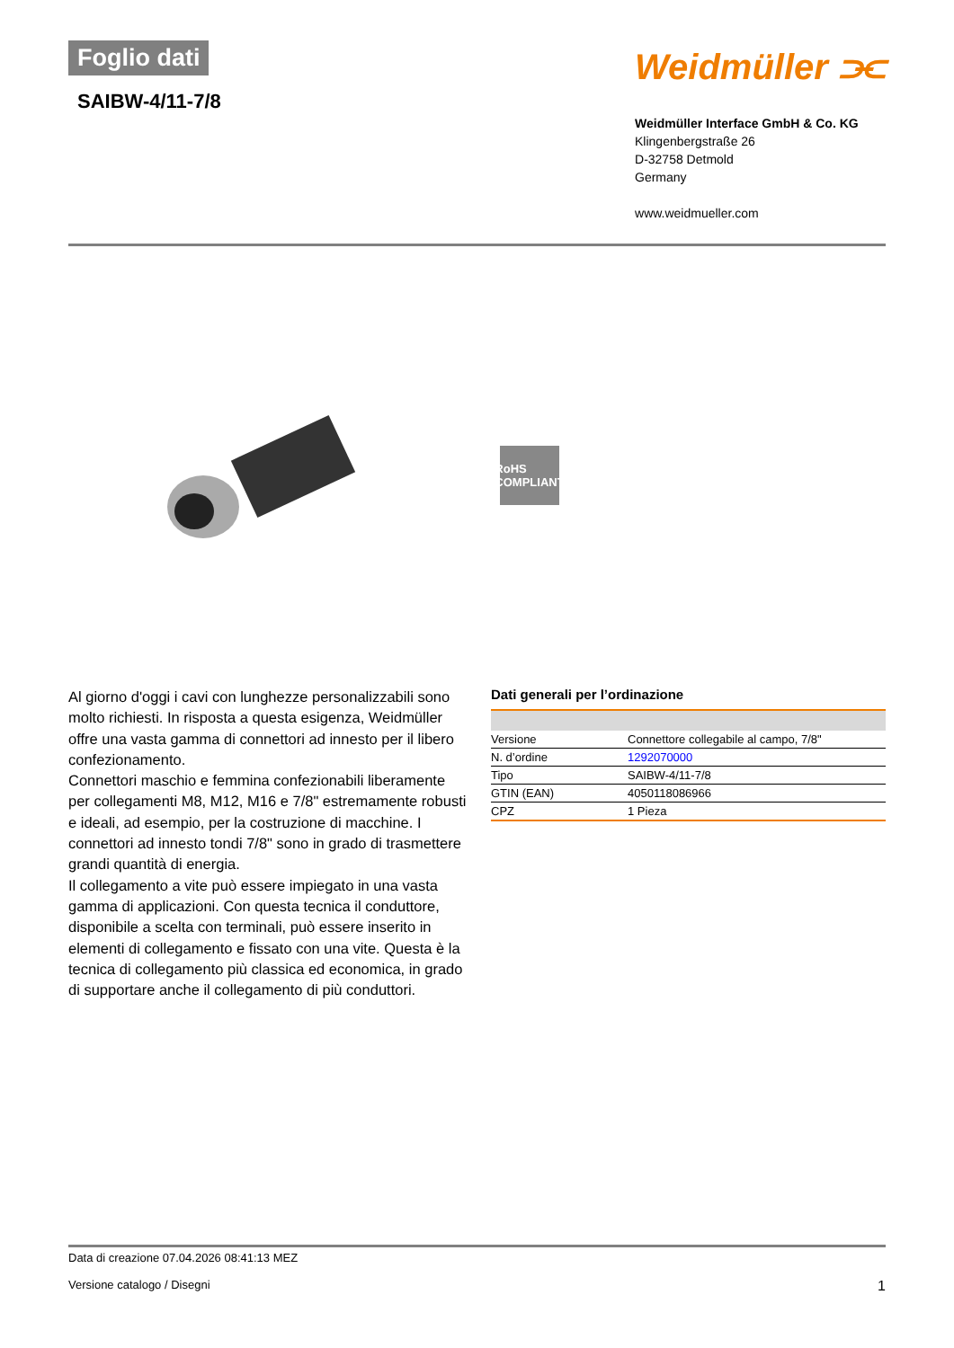Foglio dati
SAIBW-4/11-7/8
Weidmüller ⫘
Weidmüller Interface GmbH & Co. KG
Klingenbergstraße 26
D-32758 Detmold
Germany
www.weidmueller.com
RoHS
COMPLIANT
Al giorno d'oggi i cavi con lunghezze personalizzabili sono molto richiesti. In risposta a questa esigenza, Weidmül­ler offre una vasta gamma di connettori ad innesto per il libero confezionamento.
Connettori maschio e femmina confezionabili liberamente per collegamenti M8, M12, M16 e 7/8" estremamente robusti e ideali, ad esempio, per la costruzione di mac­chine. I connettori ad innesto tondi 7/8" sono in grado di trasmettere grandi quantità di energia.
Il collegamento a vite può essere impiegato in una vasta gamma di applicazioni. Con questa tecnica il conduttore, disponibile a scelta con terminali, può essere inserito in elementi di collegamento e fissato con una vite. Questa è la tecnica di collegamento più classica ed economica, in grado di supportare anche il collegamento di più condut­tori.
Dati generali per l’ordinazione
| Versione | Connettore collegabile al campo, 7/8" |
| N. d’ordine | 1292070000 |
| Tipo | SAIBW-4/11-7/8 |
| GTIN (EAN) | 4050118086966 |
| CPZ | 1 Pieza |
Data di creazione 07.04.2026 08:41:13 MEZ
Versione catalogo / Disegni 1